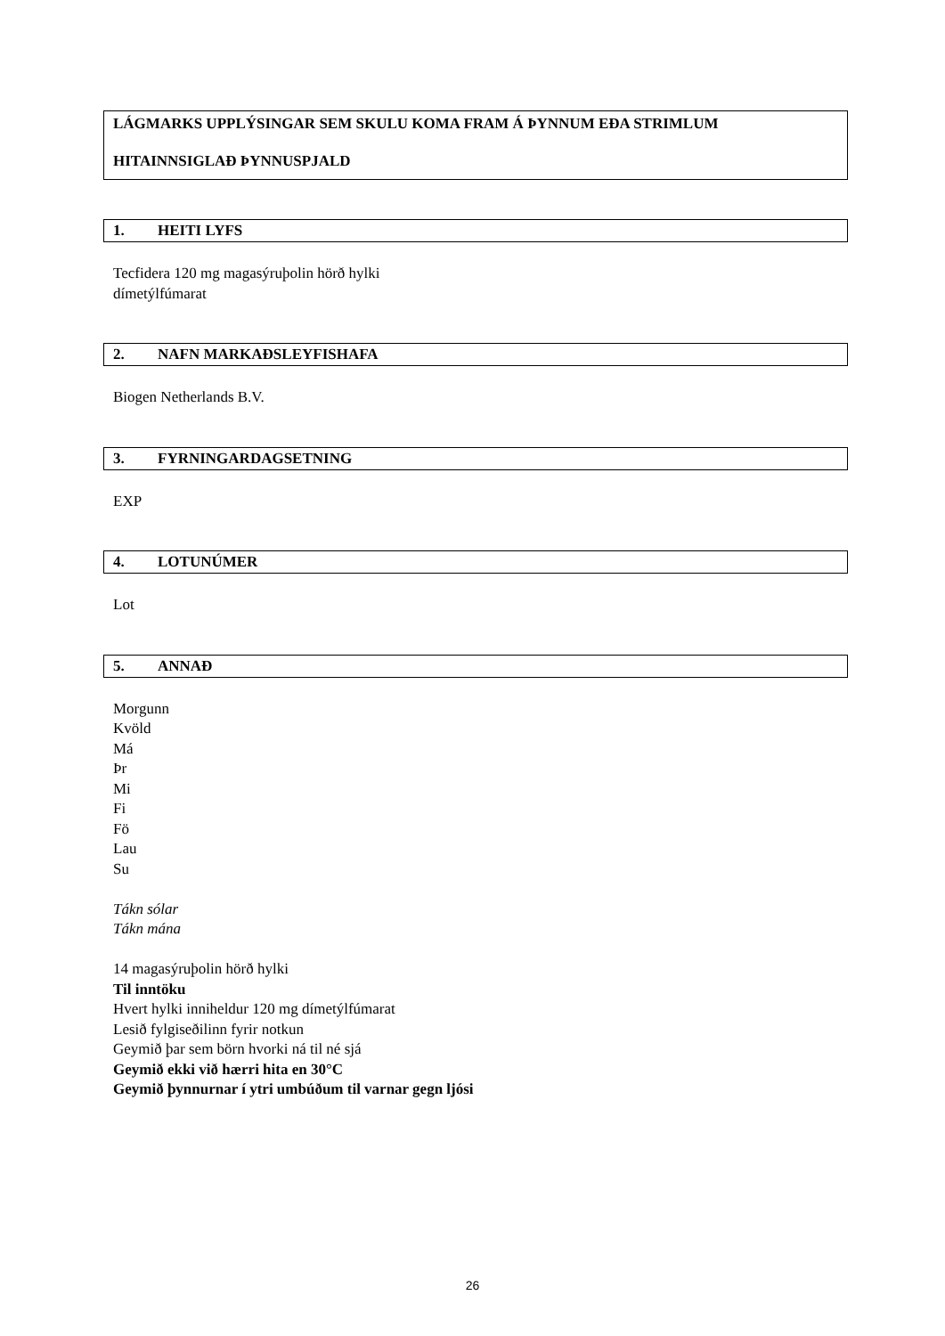LÁGMARKS UPPLÝSINGAR SEM SKULU KOMA FRAM Á ÞYNNUM EÐA STRIMLUM
HITAINNSIGLAÐ ÞYNNUSPJALD
1. HEITI LYFS
Tecfidera 120 mg magasýruþolin hörð hylki
dímetýlfúmarat
2. NAFN MARKAÐSLEYFISHAFA
Biogen Netherlands B.V.
3. FYRNINGARDAGSETNING
EXP
4. LOTUNÚMER
Lot
5. ANNAÐ
Morgunn
Kvöld
Má
Þr
Mi
Fi
Fö
Lau
Su
Tákn sólar
Tákn mána
14 magasýruþolin hörð hylki
Til inntöku
Hvert hylki inniheldur 120 mg dímetýlfúmarat
Lesið fylgiseðilinn fyrir notkun
Geymið þar sem börn hvorki ná til né sjá
Geymið ekki við hærri hita en 30°C
Geymið þynnurnar í ytri umbúðum til varnar gegn ljósi
26